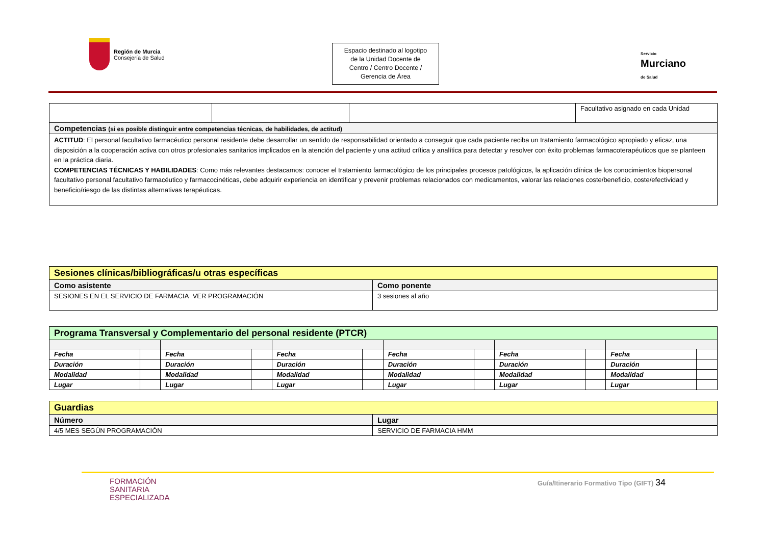Región de Murcia
Consejería de Salud
Espacio destinado al logotipo
de la Unidad Docente de
Centro / Centro Docente /
Gerencia de Área
Servicio
Murciano
de Salud
| | | | Facultativo asignado en cada Unidad |
| Competencias (si es posible distinguir entre competencias técnicas, de habilidades, de actitud) | | | |
| ACTITUD : El personal facultativo farmacéutico personal residente debe desarrollar un sentido de responsabilidad orientado a conseguir que cada paciente reciba un tratamiento farmacológico apropiado y eficaz, una disposición a la cooperación activa con otros profesionales sanitarios implicados en la atención del paciente y una actitud crítica y analítica para detectar y resolver con éxito problemas farmacoterapéuticos que se planteen en la práctica diaria. COMPETENCIAS TÉCNICAS Y HABILIDADES : Como más relevantes destacamos: conocer el tratamiento farmacológico de los principales procesos patológicos, la aplicación clínica de los conocimientos biopersonal facultativo personal facultativo farmacéutico y farmacocinéticas, debe adquirir experiencia en identificar y prevenir problemas relacionados con medicamentos, valorar las relaciones coste/beneficio, coste/efectividad y beneficio/riesgo de las distintas alternativas terapéuticas. | | | |
| Sesiones clínicas/bibliográficas/u otras específicas | |
| Como asistente | Como ponente |
| SESIONES EN EL SERVICIO DE FARMACIA VER PROGRAMACIÓN | 3 sesiones al año |
| Programa Transversal y Complementario del personal residente (PTCR) | | | | | | | | | | | |
| Fecha | | Fecha | | Fecha | | Fecha | | Fecha | | Fecha | |
| Duración | | Duración | | Duración | | Duración | | Duración | | Duración | |
| Modalidad | | Modalidad | | Modalidad | | Modalidad | | Modalidad | | Modalidad | |
| Lugar | | Lugar | | Lugar | | Lugar | | Lugar | | Lugar | |
| Guardias | |
| Número | Lugar |
| 4/5 MES SEGÚN PROGRAMACIÓN | SERVICIO DE FARMACIA HMM |
FORMACIÓN
SANITARIA
ESPECIALIZADA
Guía/Itinerario Formativo Tipo (GIFT) 34